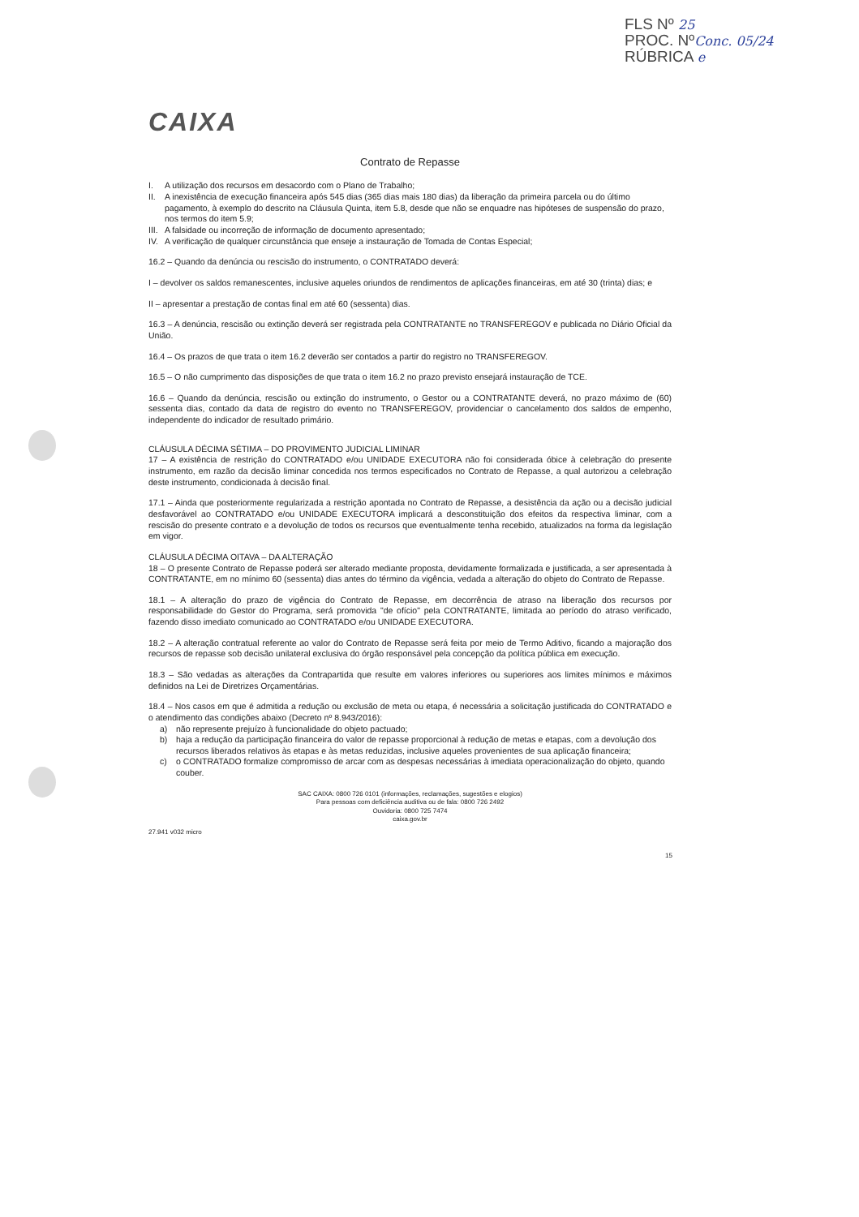FLS Nº 25
PROC. NºConc. 05/24
RÚBRICA e
CAIXA
Contrato de Repasse
I. A utilização dos recursos em desacordo com o Plano de Trabalho;
II. A inexistência de execução financeira após 545 dias (365 dias mais 180 dias) da liberação da primeira parcela ou do último pagamento, à exemplo do descrito na Cláusula Quinta, item 5.8, desde que não se enquadre nas hipóteses de suspensão do prazo, nos termos do item 5.9;
III. A falsidade ou incorreção de informação de documento apresentado;
IV. A verificação de qualquer circunstância que enseje a instauração de Tomada de Contas Especial;
16.2 – Quando da denúncia ou rescisão do instrumento, o CONTRATADO deverá:
I – devolver os saldos remanescentes, inclusive aqueles oriundos de rendimentos de aplicações financeiras, em até 30 (trinta) dias; e
II – apresentar a prestação de contas final em até 60 (sessenta) dias.
16.3 – A denúncia, rescisão ou extinção deverá ser registrada pela CONTRATANTE no TRANSFEREGOV e publicada no Diário Oficial da União.
16.4 – Os prazos de que trata o item 16.2 deverão ser contados a partir do registro no TRANSFEREGOV.
16.5 – O não cumprimento das disposições de que trata o item 16.2 no prazo previsto ensejará instauração de TCE.
16.6 – Quando da denúncia, rescisão ou extinção do instrumento, o Gestor ou a CONTRATANTE deverá, no prazo máximo de (60) sessenta dias, contado da data de registro do evento no TRANSFEREGOV, providenciar o cancelamento dos saldos de empenho, independente do indicador de resultado primário.
CLÁUSULA DÉCIMA SÉTIMA – DO PROVIMENTO JUDICIAL LIMINAR
17 – A existência de restrição do CONTRATADO e/ou UNIDADE EXECUTORA não foi considerada óbice à celebração do presente instrumento, em razão da decisão liminar concedida nos termos especificados no Contrato de Repasse, a qual autorizou a celebração deste instrumento, condicionada à decisão final.
17.1 – Ainda que posteriormente regularizada a restrição apontada no Contrato de Repasse, a desistência da ação ou a decisão judicial desfavorável ao CONTRATADO e/ou UNIDADE EXECUTORA implicará a desconstituição dos efeitos da respectiva liminar, com a rescisão do presente contrato e a devolução de todos os recursos que eventualmente tenha recebido, atualizados na forma da legislação em vigor.
CLÁUSULA DÉCIMA OITAVA – DA ALTERAÇÃO
18 – O presente Contrato de Repasse poderá ser alterado mediante proposta, devidamente formalizada e justificada, a ser apresentada à CONTRATANTE, em no mínimo 60 (sessenta) dias antes do término da vigência, vedada a alteração do objeto do Contrato de Repasse.
18.1 – A alteração do prazo de vigência do Contrato de Repasse, em decorrência de atraso na liberação dos recursos por responsabilidade do Gestor do Programa, será promovida "de ofício" pela CONTRATANTE, limitada ao período do atraso verificado, fazendo disso imediato comunicado ao CONTRATADO e/ou UNIDADE EXECUTORA.
18.2 – A alteração contratual referente ao valor do Contrato de Repasse será feita por meio de Termo Aditivo, ficando a majoração dos recursos de repasse sob decisão unilateral exclusiva do órgão responsável pela concepção da política pública em execução.
18.3 – São vedadas as alterações da Contrapartida que resulte em valores inferiores ou superiores aos limites mínimos e máximos definidos na Lei de Diretrizes Orçamentárias.
18.4 – Nos casos em que é admitida a redução ou exclusão de meta ou etapa, é necessária a solicitação justificada do CONTRATADO e o atendimento das condições abaixo (Decreto nº 8.943/2016):
a) não represente prejuízo à funcionalidade do objeto pactuado;
b) haja a redução da participação financeira do valor de repasse proporcional à redução de metas e etapas, com a devolução dos recursos liberados relativos às etapas e às metas reduzidas, inclusive aqueles provenientes de sua aplicação financeira;
c) o CONTRATADO formalize compromisso de arcar com as despesas necessárias à imediata operacionalização do objeto, quando couber.
SAC CAIXA: 0800 726 0101 (informações, reclamações, sugestões e elogios)
Para pessoas com deficiência auditiva ou de fala: 0800 726 2492
Ouvidoria: 0800 725 7474
caixa.gov.br
27.941 v032 micro
15